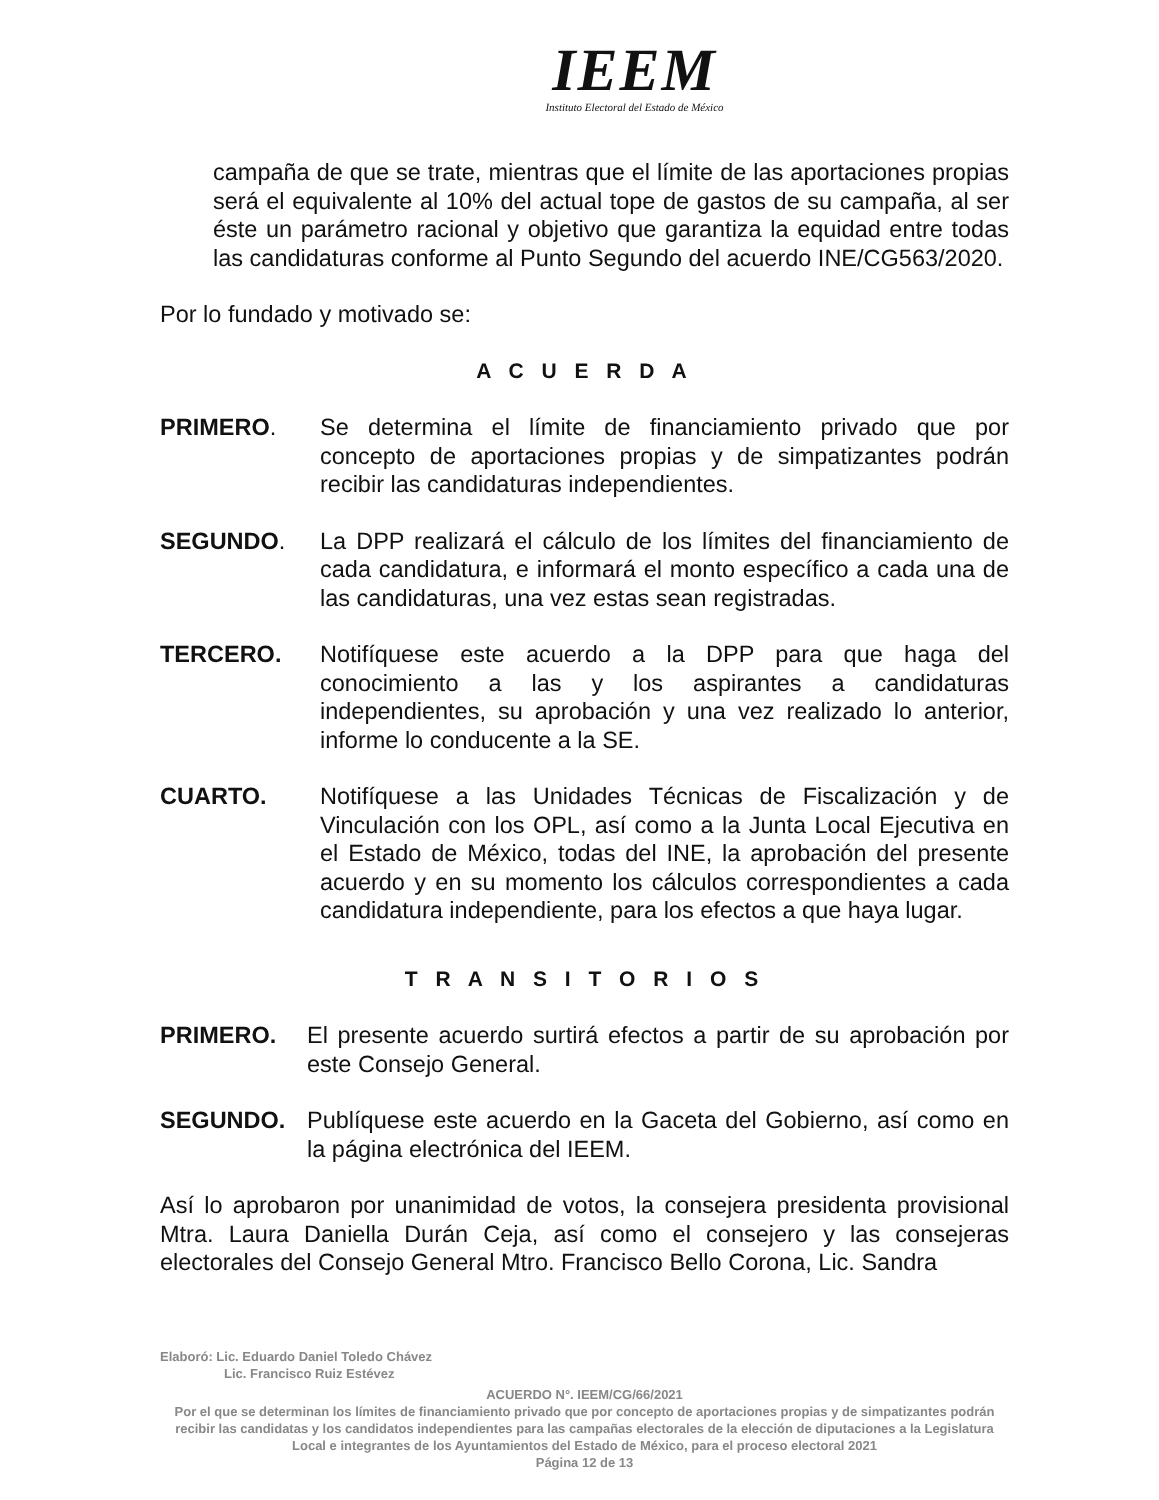IEEM
Instituto Electoral del Estado de México
campaña de que se trate, mientras que el límite de las aportaciones propias será el equivalente al 10% del actual tope de gastos de su campaña, al ser éste un parámetro racional y objetivo que garantiza la equidad entre todas las candidaturas conforme al Punto Segundo del acuerdo INE/CG563/2020.
Por lo fundado y motivado se:
A C U E R D A
PRIMERO. Se determina el límite de financiamiento privado que por concepto de aportaciones propias y de simpatizantes podrán recibir las candidaturas independientes.
SEGUNDO. La DPP realizará el cálculo de los límites del financiamiento de cada candidatura, e informará el monto específico a cada una de las candidaturas, una vez estas sean registradas.
TERCERO. Notifíquese este acuerdo a la DPP para que haga del conocimiento a las y los aspirantes a candidaturas independientes, su aprobación y una vez realizado lo anterior, informe lo conducente a la SE.
CUARTO. Notifíquese a las Unidades Técnicas de Fiscalización y de Vinculación con los OPL, así como a la Junta Local Ejecutiva en el Estado de México, todas del INE, la aprobación del presente acuerdo y en su momento los cálculos correspondientes a cada candidatura independiente, para los efectos a que haya lugar.
T R A N S I T O R I O S
PRIMERO. El presente acuerdo surtirá efectos a partir de su aprobación por este Consejo General.
SEGUNDO. Publíquese este acuerdo en la Gaceta del Gobierno, así como en la página electrónica del IEEM.
Así lo aprobaron por unanimidad de votos, la consejera presidenta provisional Mtra. Laura Daniella Durán Ceja, así como el consejero y las consejeras electorales del Consejo General Mtro. Francisco Bello Corona, Lic. Sandra
Elaboró: Lic. Eduardo Daniel Toledo Chávez
Lic. Francisco Ruiz Estévez
ACUERDO N°. IEEM/CG/66/2021
Por el que se determinan los límites de financiamiento privado que por concepto de aportaciones propias y de simpatizantes podrán recibir las candidatas y los candidatos independientes para las campañas electorales de la elección de diputaciones a la Legislatura Local e integrantes de los Ayuntamientos del Estado de México, para el proceso electoral 2021
Página 12 de 13